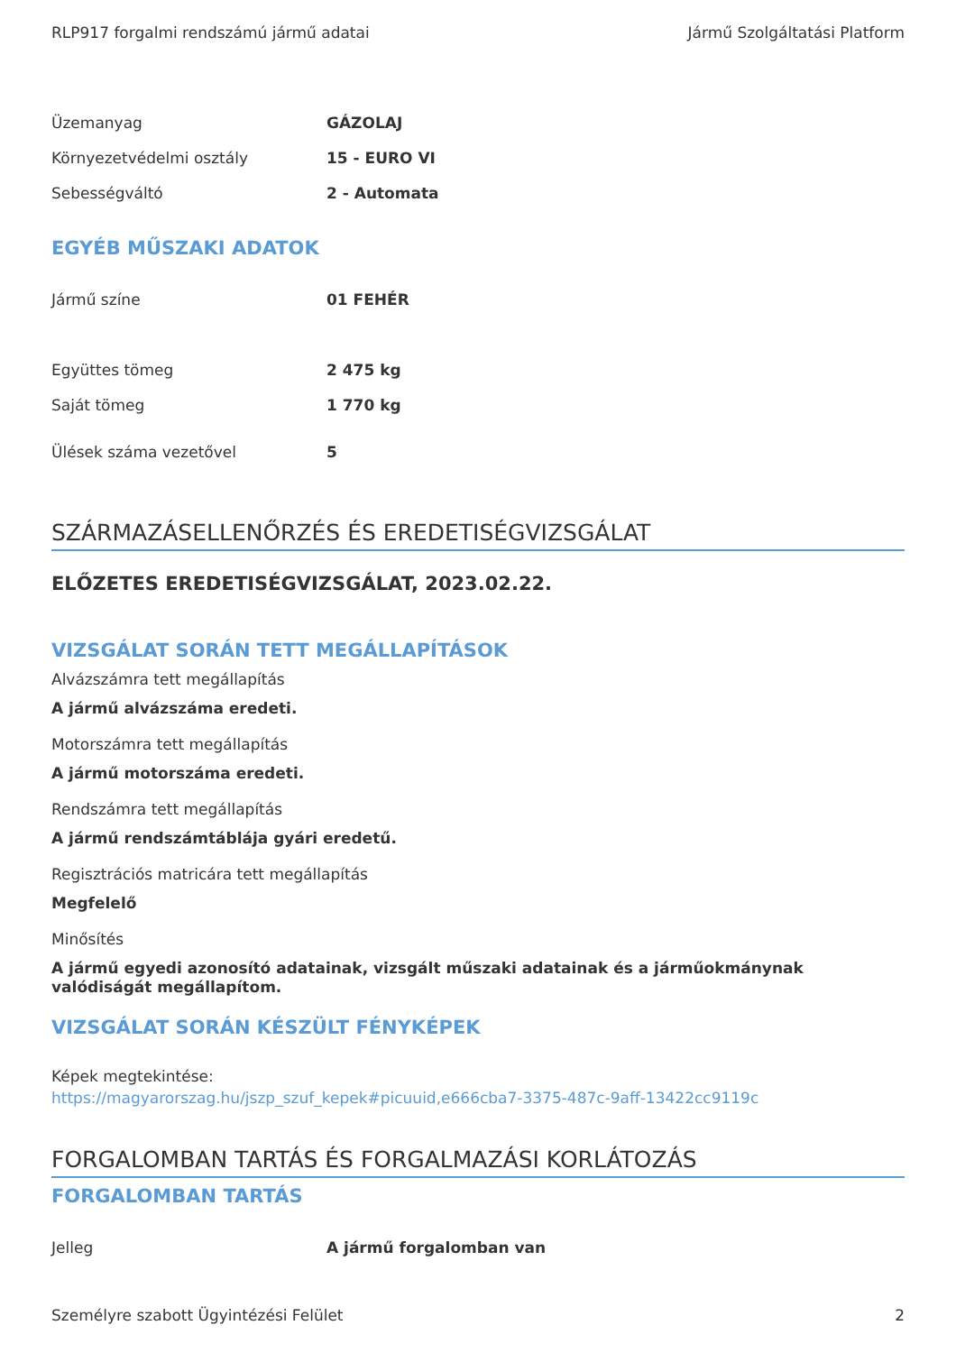RLP917 forgalmi rendszámú jármű adatai Jármű Szolgáltatási Platform
| Üzemanyag | GÁZOLAJ |
| Környezetvédelmi osztály | 15 - EURO VI |
| Sebességváltó | 2 - Automata |
EGYÉB MŰSZAKI ADATOK
| Jármű színe | 01 FEHÉR |
| Együttes tömeg | 2 475 kg |
| Saját tömeg | 1 770 kg |
| Ülések száma vezetővel | 5 |
SZÁRMAZÁSELLENŐRZÉS ÉS EREDETISÉGVIZSGÁLAT
ELŐZETES EREDETISÉGVIZSGÁLAT, 2023.02.22.
VIZSGÁLAT SORÁN TETT MEGÁLLAPÍTÁSOK
Alvázszámra tett megállapítás
A jármű alvázszáma eredeti.
Motorszámra tett megállapítás
A jármű motorszáma eredeti.
Rendszámra tett megállapítás
A jármű rendszámtáblája gyári eredetű.
Regisztrációs matricára tett megállapítás
Megfelelő
Minősítés
A jármű egyedi azonosító adatainak, vizsgált műszaki adatainak és a járműokmánynak valódiságát megállapítom.
VIZSGÁLAT SORÁN KÉSZÜLT FÉNYKÉPEK
Képek megtekintése:
https://magyarorszag.hu/jszp_szuf_kepek#picuuid,e666cba7-3375-487c-9aff-13422cc9119c
FORGALOMBAN TARTÁS ÉS FORGALMAZÁSI KORLÁTOZÁS
FORGALOMBAN TARTÁS
| Jelleg | A jármű forgalomban van |
Személyre szabott Ügyintézési Felület 2